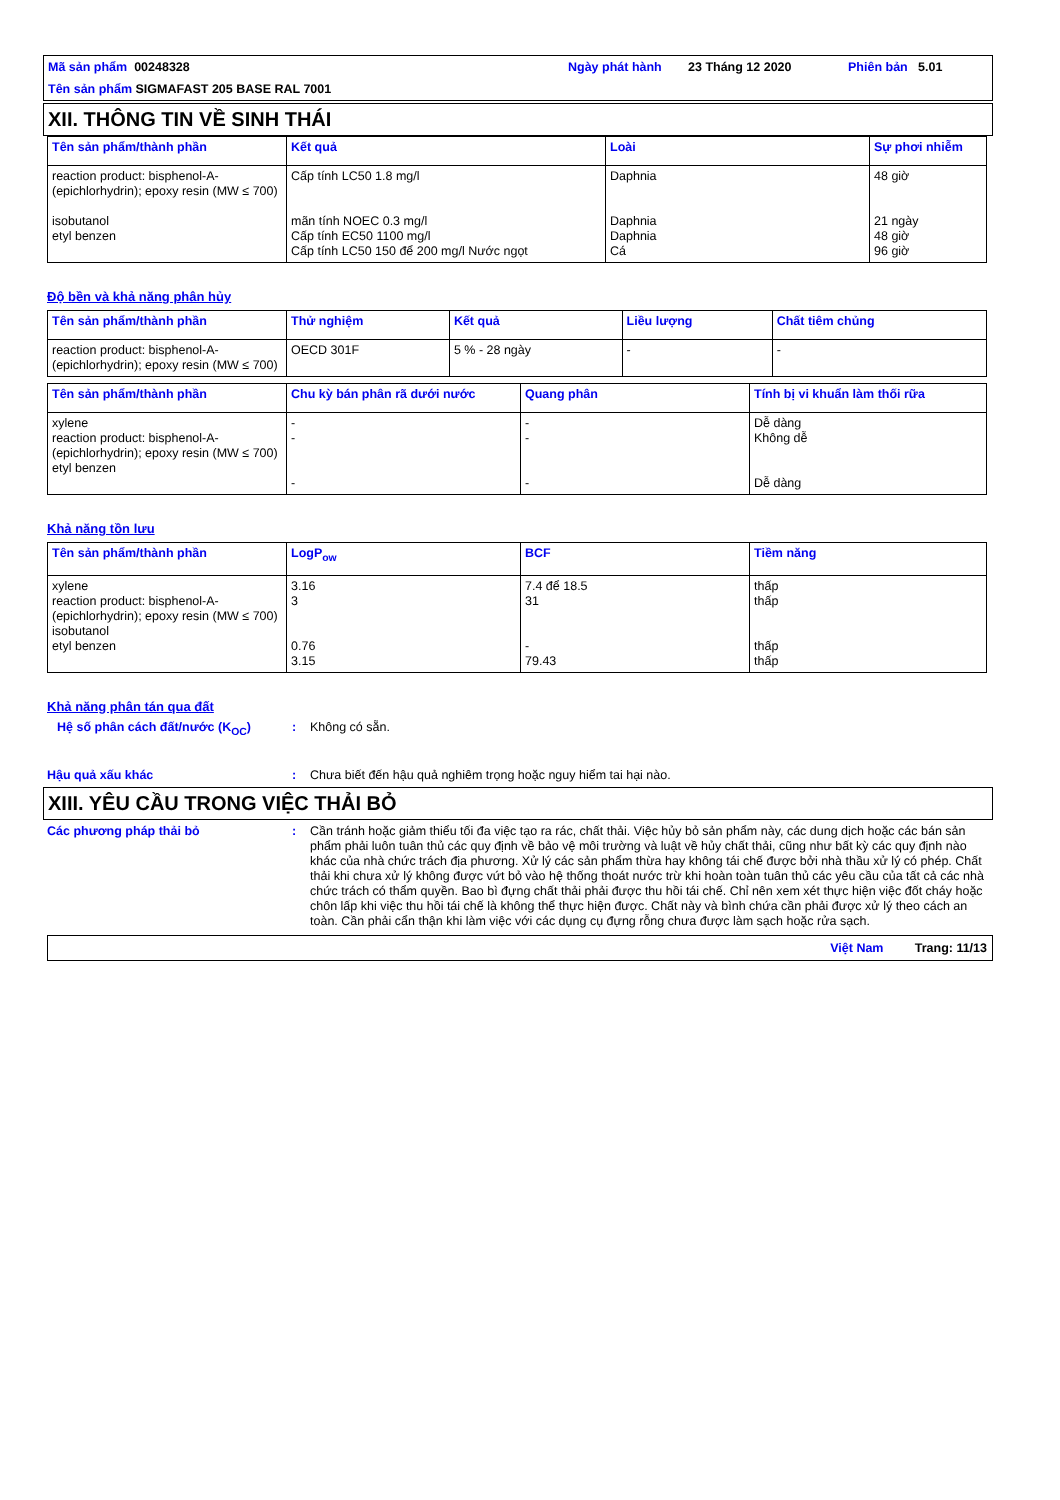Mã sản phẩm 00248328
Ngày phát hành
23 Tháng 12 2020
Phiên bản
5.01
Tên sản phẩm SIGMAFAST 205 BASE RAL 7001
XII. THÔNG TIN VỀ SINH THÁI
| Tên sản phẩm/thành phần | Kết quả | Loài | Sự phơi nhiễm |
| --- | --- | --- | --- |
| reaction product: bisphenol-A-(epichlorhydrin); epoxy resin (MW ≤ 700) isobutanol etyl benzen | Cấp tính LC50 1.8 mg/l mãn tính NOEC 0.3 mg/l Cấp tính EC50 1100 mg/l Cấp tính LC50 150 để 200 mg/l Nước ngọt | Daphnia Daphnia Daphnia Cá | 48 giờ 21 ngày 48 giờ 96 giờ |
Độ bền và khả năng phân hủy
| Tên sản phẩm/thành phần | Thử nghiệm | Kết quả | Liều lượng | Chất tiêm chủng |
| --- | --- | --- | --- | --- |
| reaction product: bisphenol-A-(epichlorhydrin); epoxy resin (MW ≤ 700) | OECD 301F | 5 % - 28 ngày | - | - |
| Tên sản phẩm/thành phần | Chu kỳ bán phân rã dưới nước | Quang phân | Tính bị vi khuẩn làm thối rữa |
| --- | --- | --- | --- |
| xylene reaction product: bisphenol-A-(epichlorhydrin); epoxy resin (MW ≤ 700) etyl benzen | - - - | - - - | Dễ dàng Không dễ Dễ dàng |
Khả năng tồn lưu
| Tên sản phẩm/thành phần | LogP<sub>ow</sub> | BCF | Tiềm năng |
| --- | --- | --- | --- |
| xylene reaction product: bisphenol-A-(epichlorhydrin); epoxy resin (MW ≤ 700) isobutanol etyl benzen | 3.16 3 0.76 3.15 | 7.4 để 18.5 31 - 79.43 | thấp thấp thấp thấp |
Khả năng phân tán qua đất
Hệ số phân cách đất/nước (K<sub>OC</sub>) : Không có sẵn.
Hậu quả xấu khác : Chưa biết đến hậu quả nghiêm trọng hoặc nguy hiểm tai hại nào.
XIII. YÊU CẦU TRONG VIỆC THẢI BỎ
Các phương pháp thải bỏ : Cần tránh hoặc giảm thiểu tối đa việc tạo ra rác, chất thải. Việc hủy bỏ sản phẩm này, các dung dịch hoặc các bán sản phẩm phải luôn tuân thủ các quy định về bảo vệ môi trường và luật về hủy chất thải, cũng như bất kỳ các quy định nào khác của nhà chức trách địa phương. Xử lý các sản phẩm thừa hay không tái chế được bởi nhà thầu xử lý có phép. Chất thải khi chưa xử lý không được vứt bỏ vào hệ thống thoát nước trừ khi hoàn toàn tuân thủ các yêu cầu của tất cả các nhà chức trách có thẩm quyền. Bao bì đựng chất thải phải được thu hồi tái chế. Chỉ nên xem xét thực hiện việc đốt cháy hoặc chôn lấp khi việc thu hồi tái chế là không thể thực hiện được. Chất này và bình chứa cần phải được xử lý theo cách an toàn. Cần phải cẩn thận khi làm việc với các dụng cụ đựng rỗng chưa được làm sạch hoặc rửa sạch.
Việt Nam Trang: 11/13